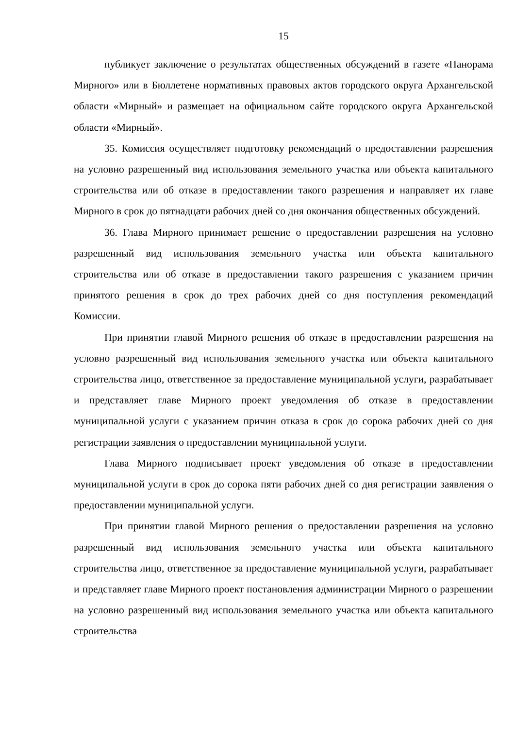15
публикует заключение о результатах общественных обсуждений в газете «Панорама Мирного» или в Бюллетене нормативных правовых актов городского округа Архангельской области «Мирный» и размещает на официальном сайте городского округа Архангельской области «Мирный».
35. Комиссия осуществляет подготовку рекомендаций о предоставлении разрешения на условно разрешенный вид использования земельного участка или объекта капитального строительства или об отказе в предоставлении такого разрешения и направляет их главе Мирного в срок до пятнадцати рабочих дней со дня окончания общественных обсуждений.
36. Глава Мирного принимает решение о предоставлении разрешения на условно разрешенный вид использования земельного участка или объекта капитального строительства или об отказе в предоставлении такого разрешения с указанием причин принятого решения в срок до трех рабочих дней со дня поступления рекомендаций Комиссии.
При принятии главой Мирного решения об отказе в предоставлении разрешения на условно разрешенный вид использования земельного участка или объекта капитального строительства лицо, ответственное за предоставление муниципальной услуги, разрабатывает и представляет главе Мирного проект уведомления об отказе в предоставлении муниципальной услуги с указанием причин отказа в срок до сорока рабочих дней со дня регистрации заявления о предоставлении муниципальной услуги.
Глава Мирного подписывает проект уведомления об отказе в предоставлении муниципальной услуги в срок до сорока пяти рабочих дней со дня регистрации заявления о предоставлении муниципальной услуги.
При принятии главой Мирного решения о предоставлении разрешения на условно разрешенный вид использования земельного участка или объекта капитального строительства лицо, ответственное за предоставление муниципальной услуги, разрабатывает и представляет главе Мирного проект постановления администрации Мирного о разрешении на условно разрешенный вид использования земельного участка или объекта капитального строительства